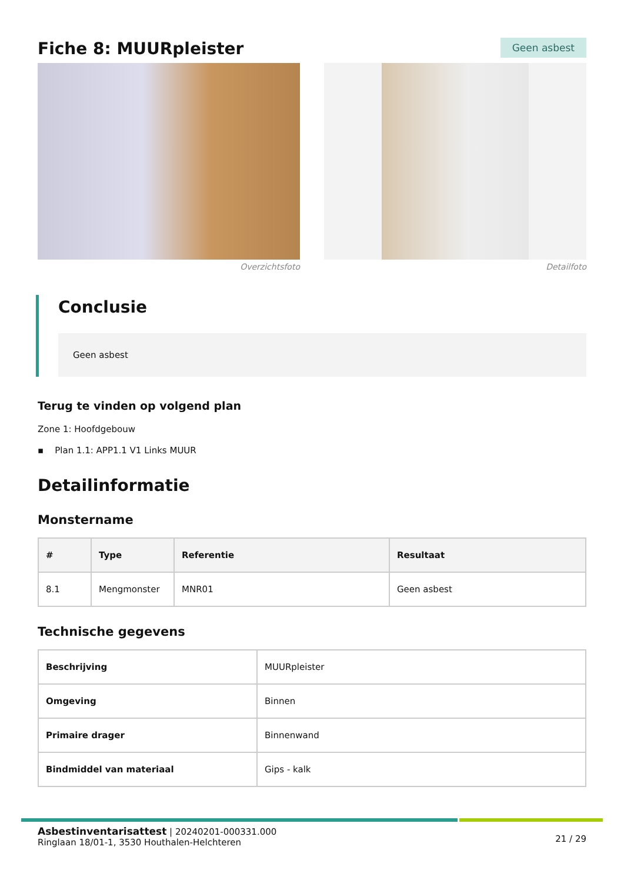Fiche 8: MUURpleister
Geen asbest
Overzichtsfoto Detailfoto
Conclusie
Geen asbest
Terug te vinden op volgend plan
Zone 1: Hoofdgebouw
▪ Plan 1.1: APP1.1 V1 Links MUUR
Detailinformatie
Monstername
| # | Type | Referentie | Resultaat |
| --- | --- | --- | --- |
| 8.1 | Mengmonster | MNR01 | Geen asbest |
Technische gegevens
| Beschrijving | MUURpleister |
| Omgeving | Binnen |
| Primaire drager | Binnenwand |
| Bindmiddel van materiaal | Gips - kalk |
Asbestinventarisattest | 20240201-000331.000
Ringlaan 18/01-1, 3530 Houthalen-Helchteren
21 / 29